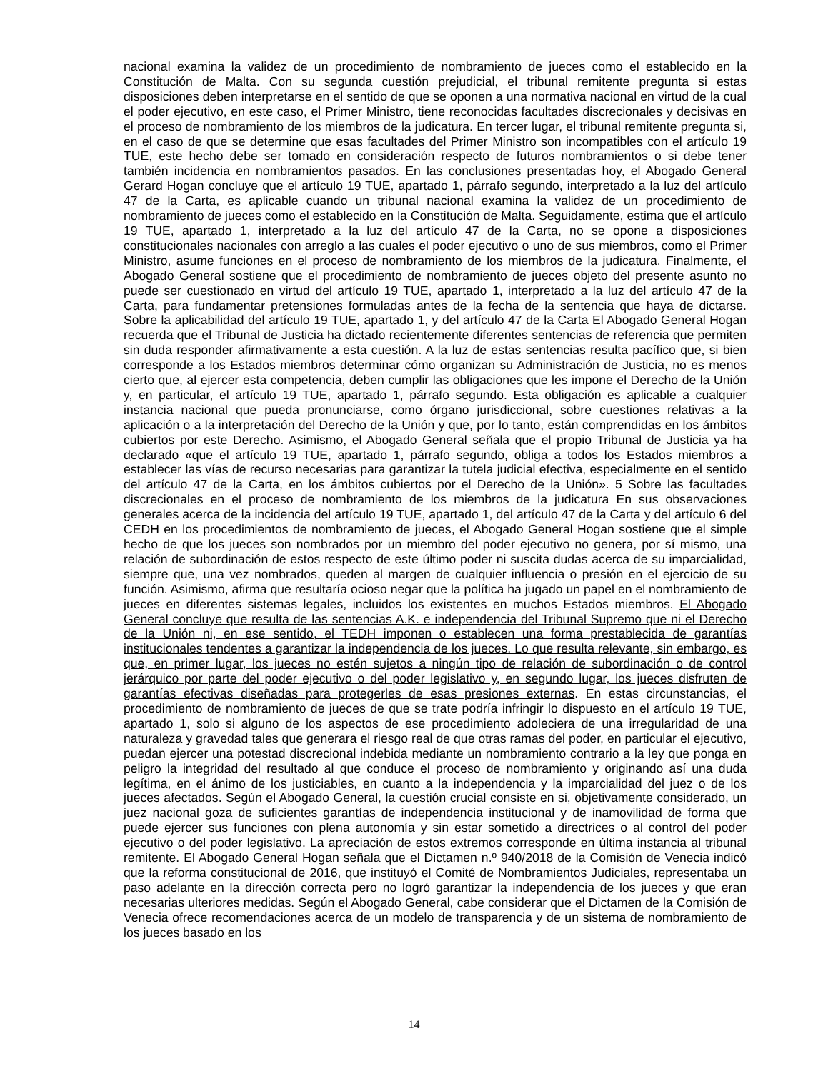nacional examina la validez de un procedimiento de nombramiento de jueces como el establecido en la Constitución de Malta. Con su segunda cuestión prejudicial, el tribunal remitente pregunta si estas disposiciones deben interpretarse en el sentido de que se oponen a una normativa nacional en virtud de la cual el poder ejecutivo, en este caso, el Primer Ministro, tiene reconocidas facultades discrecionales y decisivas en el proceso de nombramiento de los miembros de la judicatura. En tercer lugar, el tribunal remitente pregunta si, en el caso de que se determine que esas facultades del Primer Ministro son incompatibles con el artículo 19 TUE, este hecho debe ser tomado en consideración respecto de futuros nombramientos o si debe tener también incidencia en nombramientos pasados. En las conclusiones presentadas hoy, el Abogado General Gerard Hogan concluye que el artículo 19 TUE, apartado 1, párrafo segundo, interpretado a la luz del artículo 47 de la Carta, es aplicable cuando un tribunal nacional examina la validez de un procedimiento de nombramiento de jueces como el establecido en la Constitución de Malta. Seguidamente, estima que el artículo 19 TUE, apartado 1, interpretado a la luz del artículo 47 de la Carta, no se opone a disposiciones constitucionales nacionales con arreglo a las cuales el poder ejecutivo o uno de sus miembros, como el Primer Ministro, asume funciones en el proceso de nombramiento de los miembros de la judicatura. Finalmente, el Abogado General sostiene que el procedimiento de nombramiento de jueces objeto del presente asunto no puede ser cuestionado en virtud del artículo 19 TUE, apartado 1, interpretado a la luz del artículo 47 de la Carta, para fundamentar pretensiones formuladas antes de la fecha de la sentencia que haya de dictarse. Sobre la aplicabilidad del artículo 19 TUE, apartado 1, y del artículo 47 de la Carta El Abogado General Hogan recuerda que el Tribunal de Justicia ha dictado recientemente diferentes sentencias de referencia que permiten sin duda responder afirmativamente a esta cuestión. A la luz de estas sentencias resulta pacífico que, si bien corresponde a los Estados miembros determinar cómo organizan su Administración de Justicia, no es menos cierto que, al ejercer esta competencia, deben cumplir las obligaciones que les impone el Derecho de la Unión y, en particular, el artículo 19 TUE, apartado 1, párrafo segundo. Esta obligación es aplicable a cualquier instancia nacional que pueda pronunciarse, como órgano jurisdiccional, sobre cuestiones relativas a la aplicación o a la interpretación del Derecho de la Unión y que, por lo tanto, están comprendidas en los ámbitos cubiertos por este Derecho. Asimismo, el Abogado General señala que el propio Tribunal de Justicia ya ha declarado «que el artículo 19 TUE, apartado 1, párrafo segundo, obliga a todos los Estados miembros a establecer las vías de recurso necesarias para garantizar la tutela judicial efectiva, especialmente en el sentido del artículo 47 de la Carta, en los ámbitos cubiertos por el Derecho de la Unión». 5 Sobre las facultades discrecionales en el proceso de nombramiento de los miembros de la judicatura En sus observaciones generales acerca de la incidencia del artículo 19 TUE, apartado 1, del artículo 47 de la Carta y del artículo 6 del CEDH en los procedimientos de nombramiento de jueces, el Abogado General Hogan sostiene que el simple hecho de que los jueces son nombrados por un miembro del poder ejecutivo no genera, por sí mismo, una relación de subordinación de estos respecto de este último poder ni suscita dudas acerca de su imparcialidad, siempre que, una vez nombrados, queden al margen de cualquier influencia o presión en el ejercicio de su función. Asimismo, afirma que resultaría ocioso negar que la política ha jugado un papel en el nombramiento de jueces en diferentes sistemas legales, incluidos los existentes en muchos Estados miembros. El Abogado General concluye que resulta de las sentencias A.K. e independencia del Tribunal Supremo que ni el Derecho de la Unión ni, en ese sentido, el TEDH imponen o establecen una forma prestablecida de garantías institucionales tendentes a garantizar la independencia de los jueces. Lo que resulta relevante, sin embargo, es que, en primer lugar, los jueces no estén sujetos a ningún tipo de relación de subordinación o de control jerárquico por parte del poder ejecutivo o del poder legislativo y, en segundo lugar, los jueces disfruten de garantías efectivas diseñadas para protegerles de esas presiones externas. En estas circunstancias, el procedimiento de nombramiento de jueces de que se trate podría infringir lo dispuesto en el artículo 19 TUE, apartado 1, solo si alguno de los aspectos de ese procedimiento adoleciera de una irregularidad de una naturaleza y gravedad tales que generara el riesgo real de que otras ramas del poder, en particular el ejecutivo, puedan ejercer una potestad discrecional indebida mediante un nombramiento contrario a la ley que ponga en peligro la integridad del resultado al que conduce el proceso de nombramiento y originando así una duda legítima, en el ánimo de los justiciables, en cuanto a la independencia y la imparcialidad del juez o de los jueces afectados. Según el Abogado General, la cuestión crucial consiste en si, objetivamente considerado, un juez nacional goza de suficientes garantías de independencia institucional y de inamovilidad de forma que puede ejercer sus funciones con plena autonomía y sin estar sometido a directrices o al control del poder ejecutivo o del poder legislativo. La apreciación de estos extremos corresponde en última instancia al tribunal remitente. El Abogado General Hogan señala que el Dictamen n.º 940/2018 de la Comisión de Venecia indicó que la reforma constitucional de 2016, que instituyó el Comité de Nombramientos Judiciales, representaba un paso adelante en la dirección correcta pero no logró garantizar la independencia de los jueces y que eran necesarias ulteriores medidas. Según el Abogado General, cabe considerar que el Dictamen de la Comisión de Venecia ofrece recomendaciones acerca de un modelo de transparencia y de un sistema de nombramiento de los jueces basado en los
14